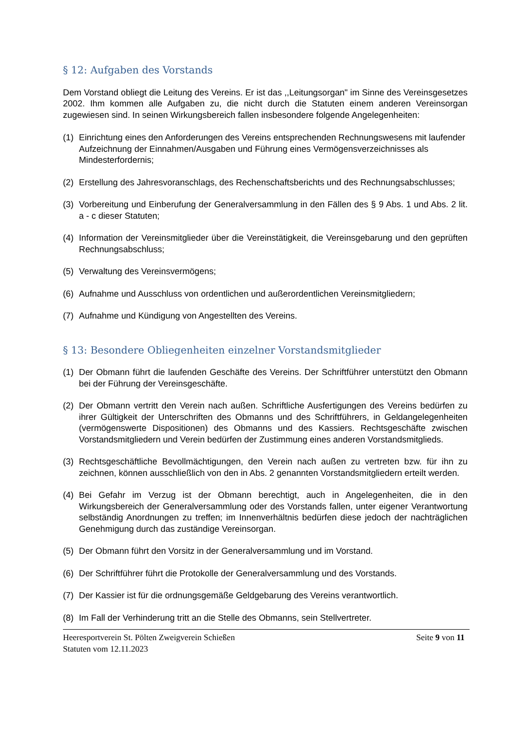§ 12: Aufgaben des Vorstands
Dem Vorstand obliegt die Leitung des Vereins. Er ist das ,,Leitungsorgan" im Sinne des Vereinsgesetzes 2002. Ihm kommen alle Aufgaben zu, die nicht durch die Statuten einem anderen Vereinsorgan zugewiesen sind. In seinen Wirkungsbereich fallen insbesondere folgende Angelegenheiten:
(1) Einrichtung eines den Anforderungen des Vereins entsprechenden Rechnungswesens mit laufender Aufzeichnung der Einnahmen/Ausgaben und Führung eines Vermögensverzeichnisses als Mindesterfordernis;
(2) Erstellung des Jahresvoranschlags, des Rechenschaftsberichts und des Rechnungsabschlusses;
(3) Vorbereitung und Einberufung der Generalversammlung in den Fällen des § 9 Abs. 1 und Abs. 2 lit. a - c dieser Statuten;
(4) Information der Vereinsmitglieder über die Vereinstätigkeit, die Vereinsgebarung und den geprüften Rechnungsabschluss;
(5) Verwaltung des Vereinsvermögens;
(6) Aufnahme und Ausschluss von ordentlichen und außerordentlichen Vereinsmitgliedern;
(7) Aufnahme und Kündigung von Angestellten des Vereins.
§ 13: Besondere Obliegenheiten einzelner Vorstandsmitglieder
(1) Der Obmann führt die laufenden Geschäfte des Vereins. Der Schriftführer unterstützt den Obmann bei der Führung der Vereinsgeschäfte.
(2) Der Obmann vertritt den Verein nach außen. Schriftliche Ausfertigungen des Vereins bedürfen zu ihrer Gültigkeit der Unterschriften des Obmanns und des Schriftführers, in Geldangelegenheiten (vermögenswerte Dispositionen) des Obmanns und des Kassiers. Rechtsgeschäfte zwischen Vorstandsmitgliedern und Verein bedürfen der Zustimmung eines anderen Vorstandsmitglieds.
(3) Rechtsgeschäftliche Bevollmächtigungen, den Verein nach außen zu vertreten bzw. für ihn zu zeichnen, können ausschließlich von den in Abs. 2 genannten Vorstandsmitgliedern erteilt werden.
(4) Bei Gefahr im Verzug ist der Obmann berechtigt, auch in Angelegenheiten, die in den Wirkungsbereich der Generalversammlung oder des Vorstands fallen, unter eigener Verantwortung selbständig Anordnungen zu treffen; im Innenverhältnis bedürfen diese jedoch der nachträglichen Genehmigung durch das zuständige Vereinsorgan.
(5) Der Obmann führt den Vorsitz in der Generalversammlung und im Vorstand.
(6) Der Schriftführer führt die Protokolle der Generalversammlung und des Vorstands.
(7) Der Kassier ist für die ordnungsgemäße Geldgebarung des Vereins verantwortlich.
(8) Im Fall der Verhinderung tritt an die Stelle des Obmanns, sein Stellvertreter.
Heeresportverein St. Pölten Zweigverein Schießen
Statuten vom 12.11.2023
Seite 9 von 11